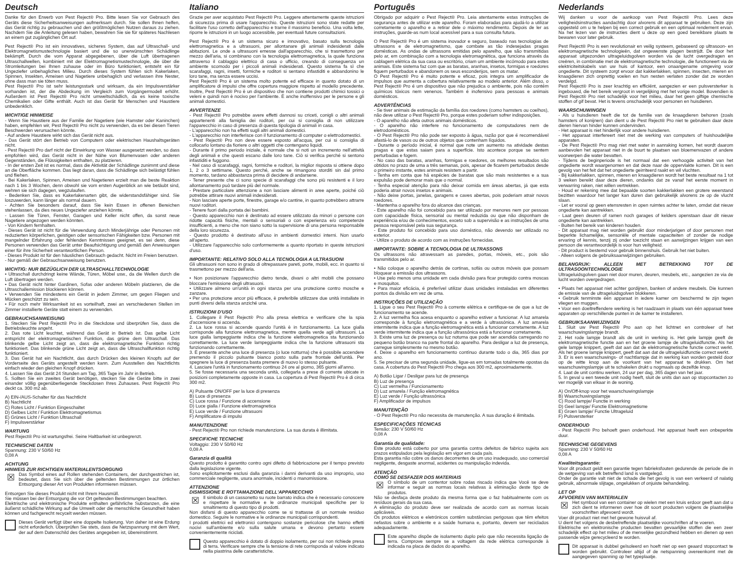Deutsch
Danke für den Erwerb von Pest Reject® Pro. Bitte lesen Sie vor Gebrauch des Geräts diese Sicherheitsanweisungen aufmerksam durch. Sie sollen Ihnen helfen, das Gerät richtig zu gebrauchen und den größtmöglichen Nutzen daraus zu ziehen. Nachdem Sie die Anleitung gelesen haben, bewahren Sie sie für späteres Nachlesen an einem gut zugänglichen Ort auf.
Pest Reject® Pro ist ein innovatives, sicheres System, das auf Ultraschall- und Elektromagnetismustechnologie basiert und die so unerwünschten Schädlinge bekämpft. Durch die vom Apparat abgegebenen, über die Luft übertragenen Ultraschallwellen, kombiniert mit der Elektromagnetismustechnologie, die über die Stromleitungen bei Ihnen zuhause oder im Büro funktioniert, entsteht ein für Ungeziefer unbehagliches Milieu. Durch dieses System fühlen sich Kakerlaken, Spinnen, Insekten, Ameisen und Nagetiere unbehaglich und verlassen ihre Nester, ohne dass man sie töten muss.
Pest Reject® Pro ist sehr leistungsstark und wirksam, da ein Impulsverstärker vorhanden ist, der die Abdeckung im Vergleich zum Vorgängermodell erhöht. Außerdem ist Pest Reject® Pro nicht umweltschädlich, da es keine toxische Chemikalien oder Gifte enthält. Auch ist das Gerät für Menschen und Haustiere unbedenklich.
WICHTIGE HINWEISE
- Wenn Sie Haustiere aus der Familie der Nagetiere (wie Hamster oder Kaninchen) haben, empfehlen wir, Pest Reject® Pro nicht zu verwenden, da es bei diesen Tieren Beschwerden verursachen könnte.
- Auf andere Haustiere wirkt sich das Gerät nicht aus.
- Das Gerät stört den Betrieb von Computern oder elektrischen Haushaltsgeräten nicht.
- Pest Reject® Pro darf nicht der Einwirkung von Wasser ausgesetzt werden, so dass empfohlen wird, das Gerät nicht in der Nähe von Blumenvasen oder anderen Gegenständen, die Flüssigkeiten enthalten, zu platzieren.
- In der ersten Zeit ist es normal, dass die Aktivität der Schädlinge zunimmt und diese an die Oberfläche kommen. Das liegt daran, dass die Schädlinge sich belästigt fühlen und fliehen.
- Bei Kakerlaken, Spinnen, Ameisen und Nagetieren erzielt man die beste Reaktion nach 1 bis 3 Wochen, denn obwohl sie vom ersten Augenblick an wie betäubt sind, wehren sie sich dagegen, wegzulaufen.
- Bedenken Sie, dass es Kakerlakenarten gibt, die widerstandsfähiger sind. Sie loszuwerden, kann länger als normal dauern.
- Achten Sie besonders darauf, dass Sie kein Essen in offenen Bereichen stehenlassen, da dies neues Ungeziefer anziehen könnte.
- Lassen Sie Türen, Fenster, Garagen und Keller nicht offen, da sonst neue Nagetiere angezogen werden könnten.
- Von Kindern fernhalten.
- Dieses Gerät ist nicht für die Verwendung durch Minderjährige oder Personen mit reduzierten körperlichen, geistigen oder sensorischen Fähigkeiten bzw. Personen mit mangelnder Erfahrung oder fehlenden Kenntnissen geeignet, es sei denn, diese Personen verwenden das Gerät unter Beaufsichtigung und gemäß den Anweisungen einer für ihre Sicherheit verantwortlichen Person.
- Dieses Produkt ist für den häuslichen Gebrauch gedacht. Nicht im Freien benutzen.
- Nur gemäß der Gebrauchsanweisung benutzen.
WICHTIG: NUR BEZÜGLICH DER ULTRASCHALLTECHNOLOGIE
• Ultraschall durchdringt keine Wände, Türen, Möbel usw., da die Wellen durch die Luft übertragen werden.
• Das Gerät nicht hinter Gardinen, Sofas oder anderen Möbeln platzieren, die die Ultraschallemission blockieren können.
• Verwenden Sie mindestens ein Gerät in jedem Zimmer, um gegen Fliegen und Mücken geschützt zu sein.
• Für noch mehr Wirksamkeit ist es vorteilhaft, zwei an verschiedenen Stellen im Zimmer installierte Geräte statt einem zu verwenden.
GEBRAUCHSANWEISUNG
1. Stecken Sie Pest Reject® Pro in die Steckdose und überprüfen Sie, dass die Betriebsleuchte angeht.
2. Das rote Licht leuchtet, während das Gerät in Betrieb ist. Das gelbe Licht entspricht der elektromagnetischen Funktion, das grüne dem Ultraschall. Das blinkende gelbe Licht zeigt an, dass die elektromagnetische Funktion richtig funktioniert. Das blinkende grüne Licht zeigt an, dass die Ultraschallfunktion richtig funktioniert.
3. Das Gerät hat ein Nachtlicht, das durch Drücken des kleinen Knopfs auf der Vorderseite des Geräts angestellt werden kann. Zum Ausstellen des Nachtlichts einfach wieder den gleichen Knopf drücken.
4. Lassen Sie das Gerät 24 Stunden am Tag, 365 Tage im Jahr in Betrieb.
5. Sollten Sie ein zweites Gerät benötigen, stecken Sie die Geräte bitte in zwei einander völlig gegenüberliegende Steckdosen Ihres Zuhauses. Pest Reject® Pro deckt ca. 300 m2 ab.
A) EIN-/AUS-Schalter für das Nachtlicht
B) Nachtlicht
C) Rotes Licht / Funktion Eingeschaltet
D) Gelbes Licht / Funktion Elektromagnetismus
E) Grünes Licht / Funktion Ultraschall
F) Impulsverstärker
WARTUNG
Pest Reject® Pro ist wartungsfrei. Seine Haltbarkeit ist unbegrenzt.
TECHNISCHE DATEN
Spannung: 230 V 50/60 Hz
0,08 A
ACHTUNG
HINWEIS ZUR RICHTIGEN MATERIALENTSORGUNG
☒ Das Symbol eines auf Rollen stehenden Containers, der durchgestrichen ist, bedeutet, dass Sie sich über die geltenden Bestimmungen zur örtlichen Entsorgung dieser Art von Produkten informieren müssen.
Entsorgen Sie dieses Produkt nicht mit Ihrem Hausmüll.
Sie müssen bei der Entsorgung die vor Ort geltenden Bestimmungen beachten.
Elektrische und elektronische Produkte enthalten gefährliche Substanzen, die eine äußerst schädliche Wirkung auf die Umwelt oder die menschliche Gesundheit haben können und fachgerecht recycelt werden müssen.
Dieses Gerät verfügt über eine doppelte Isolierung. Von daher ist eine Erdung nicht erforderlich. Überprüfen Sie stets, dass die Netzspannung mit dem Wert, der auf dem Datenschild des Gerätes angegeben ist, übereinstimmt.
Italiano
Grazie per aver acquistato Pest Reject® Pro. Leggere attentamente queste istruzioni di sicurezza prima di usare l'apparecchio. Queste istruzioni sono state redatte per facilitare l'uso corretto dell'apparecchio e trarne il massimo beneficio. Una volta lette, riporre le istruzioni in un luogo accessibile, per eventuali future consultazioni.
Pest Reject® Pro è un sistema sicuro e innovativo, basato sulla tecnologia elettromagnetica e a ultrasuoni, per allontanare gli animali indesiderati dalle abitazioni. Le onde a ultrasuoni emesse dall'apparecchio, che si trasmettono per mezzo dell'aria, si combinano con la tecnologia elettromagnetica, la quale funziona attraverso il cablaggio elettrico di casa o ufficio, creando di conseguenza un ambiente scomodo per i piccoli animali indesiderati. Questo sistema fa sì che scarafaggi, ragni, insetti, formiche e roditori si sentano infastiditi e abbandonino le loro tane, ma senza essere uccisi.
Pest Reject® Pro è un sistema molto potente ed efficace in quanto dotato di un amplificatore di impulsi che offre copertura maggiore rispetto al modello precedente. Inoltre, Pest Reject® Pro è un dispositivo che non contiene prodotti chimici tossici o veleni e quindi non è nocivo per l'ambiente. È anche inoffensivo per le persone e gli animali domestici.
AVVERTENZE
- Pest Reject® Pro potrebbe avere effetti dannosi su criceti, conigli o altri animali appartenenti alla famiglia dei roditori, per cui si consiglia di non utilizzare l'apparecchio in caso di presenza di questa tipologia di animali in casa.
- L'apparecchio non ha effetti sugli altri animali domestici.
- L'apparecchio non interferisce con il funzionamento di computer o elettrodomestici.
- Pest Reject® Pro non deve essere esposto all'acqua, per cui si consiglia di collocarlo lontano da fioriere o altri oggetti che contengano liquidi.
- Durante il primo periodo iniziale, è normale che si noti un incremento nell'attività degli animali e che questi escano dalle loro tane. Ciò si verifica perché si sentono infastiditi e fuggono.
- Nel caso di scarafaggi, ragni, formiche e roditori, la miglior risposta si ottiene dopo 1, 2 o 3 settimane. Questo perché, anche se rimangono storditi sin dal primo momento, tardano abbastanza prima di decidere di andarsene.
- Tener presente che ci sono specie di scarafaggi che sono più resistenti e il loro allontanamento può tardare più del normale.
- Prestare particolare attenzione a non lasciare alimenti in aree aperte, poiché ciò potrebbe attirare nuovi animali indesiderati.
- Non lasciare aperte porte, finestre, garage e/o cantine, in quanto potrebbero attrarre nuovi roditori.
- Tenere fuori dalla portata dei bambini.
- Questo apparecchio non è destinato ad essere utilizzato da minori o persone con ridotte capacità fisiche, mentali o sensoriali o con esperienza e/o competenze insufficienti, a meno che non siano sotto la supervisione di una persona responsabile della loro sicurezza.
- Questo prodotto è destinato all'uso in ambienti domestici interni. Non usarlo all'aperto.
- Utilizzare l'apparecchio solo conformemente a quanto riportato in queste istruzioni d'uso.
IMPORTANTE: RELATIVO SOLO ALLA TECNOLOGIA A ULTRASUONI
Gli ultrasuoni non sono in grado di oltrepassare pareti, porte, mobili, ecc. in quanto si trasmettono per mezzo dell'aria.
• Non posizionare l'apparecchio dietro tende, divani o altri mobili che possano bloccare l'emissione degli ultrasuoni.
• Utilizzare almeno un'unità in ogni stanza per una protezione contro mosche e zanzare.
• Per una protezione ancor più efficace, è preferibile utilizzare due unità installate in punti diversi della stanza anziché una.
ISTRUZIONI D'USO
1. Collegare il Pest Reject® Pro alla presa elettrica e verificare che la spia d'accensione si accenda.
2. La luce rossa si accende quando l'unità è in funzionamento. La luce gialla corrisponde alla funzione elettromagnetica, mentre quella verde agli ultrasuoni. La luce gialla lampeggiante indica che la funzione elettromagnetica sta funzionando correttamente. La luce verde lampeggiante indica che la funzione ultrasuoni sta funzionando correttamente.
3. È presente anche una luce di presenza (o luce notturna) che è possibile accendere premendo il piccolo pulsante bianco posto sulla parte frontale dell'unità. Per spegnere la luce di presenza basta premere di nuovo lo stesso pulsante.
4. Lasciare l'unità in funzionamento continuo 24 ore al giorno, 365 giorni all'anno.
5. Se fosse necessaria una seconda unità, collegarla a prese di corrente ubicate in posizioni completamente opposte in casa. La copertura di Pest Reject® Pro è di circa 300 m2.
A) Pulsante ON/OFF per la luce di presenza
B) Luce di presenza
C) Luce rossa / Funzione di accensione
D) Luce gialla / Funzione elettromagnetica
E) Luce verde / Funzione ultrasuoni
F) Amplificatore di impulsi
MANUTENZIONE
- Pest Reject® Pro non richiede manutenzione. La sua durata è illimitata.
SPECIFICHE TECNICHE
Voltaggio: 230 V 50/60 Hz
0,08 A
Garanzia di qualità
Questo prodotto è garantito contro ogni difetto di fabbricazione per il tempo previsto dalla legislazione vigente.
Sono esplicitamente esclusi dalla garanzia i danni derivanti da uso improprio, uso commerciale negligente, usura anormale, incidenti o manomissione.
ATTENZIONE
DISMISSIONE E ROTTAMAZIONE DELL'APPARECCHIO
☒ Il simbolo di un cassonetto su ruote barrato indica che è necessario conoscere e rispettare le normative e le ordinanze municipali specifiche per lo smaltimento di questo tipo di prodotti.
Non disfarsi di questo apparecchio come se si trattasse di un normale residuo domestico. Seguire le normative e le ordinanze municipali corrispondenti.
I prodotti elettrici ed elettronici contengono sostanze pericolose che hanno effetti nocivi sull'ambiente e/o sulla salute umana e devono pertanto essere convenientemente riciclati.
Questo apparecchio è dotato di doppio isolamento, per cui non richiede presa di terra. Verificare sempre che la tensione di rete corrisponda al valore indicato nella piastrina delle caratteristiche.
Português
Obrigado por adquirir o Pest Reject® Pro. Leia atentamente estas instruções de segurança antes de utilizar este aparelho. Foram elaboradas para ajudá-lo a utilizar corretamente o aparelho e a retirar dele o máximo rendimento. Depois de ler as instruções, guarde-as num local acessível para a sua consulta futura.
O Pest Reject® Pro é um sistema inovador e seguro, baseado nas tecnologias de ultrassons e de eletromagnetismo, que combate as tão indesejadas pragas domésticas. As ondas de ultrassons emitidas pelo aparelho, que são transmitidas pelo ar, em combinação com a tecnologia eletromagnética, que funciona através da cablagem elétrica da sua casa ou escritório, criam um ambiente incómodo para estes animais. Este sistema faz com que as baratas, aranhas, insetos, formigas e roedores fiquem perturbados e abandonem os seus esconderijos, sem os matar.
O Pest Reject® Pro é muito potente e eficaz, pois integra um amplificador de impulsos que aumenta a cobertura relativamente ao modelo anterior. Além disso, o Pest Reject® Pro é um dispositivo que não prejudica o ambiente, pois não contém químicos tóxicos nem venenos. Também é inofensivo para pessoas e animais domésticos.
ADVERTÊNCIAS
- Se tiver animais de estimação da família dos roedores (como hamsters ou coelhos), não deve utilizar o Pest Reject® Pro, porque estes poderiam sofrer indisposições.
- O aparelho não afeta outros animais domésticos.
- O aparelho não interfere no funcionamento de computadores nem de eletrodomésticos.
- O Pest Reject® Pro não pode ser exposto à água, razão por que é recomendável afastá-lo de vasos ou de outros objetos que contenham líquidos.
- Durante o período inicial, é normal que note um aumento na atividade destas pragas e que estas saiam para a superfície. Isto acontece porque se sentem perturbadas e fogem.
- No caso das baratas, aranhas, formigas e roedores, os melhores resultados são obtidos no prazo de uma a três semanas, pois, apesar de ficarem perturbados desde o primeiro instante, estes animais resistem a partir.
- Tenha em conta que há espécies de baratas que são mais resistentes e a sua expulsão pode demorar mais que o normal.
- Tenha especial atenção para não deixar comida em áreas abertas, já que esta poderia atrair novos insetos e animais.
- Não deixe portas, janelas, garagens e caves abertas, pois poderiam atrair novos roedores.
- Mantenha o aparelho fora do alcance das crianças.
- Este aparelho não foi concebido para ser utilizado por menores nem por pessoas com capacidade física, sensorial ou mental reduzida ou que não disponham de experiência e/ou de conhecimentos, exceto sob a supervisão e as instruções de uma pessoa responsável pela sua segurança.
- Este produto foi concebido para uso doméstico, não devendo ser utilizado no exterior.
- Utilize o produto de acordo com as instruções fornecidas.
IMPORTANTE: SOBRE A TECNOLOGIA DE ULTRASSONS
Os ultrassons não atravessam as paredes, portas, móveis, etc., pois são transmitidos pelo ar.
• Não coloque o aparelho detrás de cortinas, sofás ou outros móveis que possam bloquear a emissão dos ultrassons.
• Use pelo menos uma unidade em cada divisão para ficar protegido contra moscas e mosquitos.
• Para maior eficácia, é preferível utilizar duas unidades instaladas em diferentes pontos da divisão em vez de uma.
INSTRUÇÕES DE UTILIZAÇÃO
1. Ligue o seu Pest Reject® Pro à corrente elétrica e certifique-se de que a luz de funcionamento se acende.
2. A luz vermelha fica acesa enquanto o aparelho estiver a funcionar. A luz amarela corresponde à função eletromagnética e a verde à ultrassónica. A luz amarela intermitente indica que a função eletromagnética está a funcionar corretamente. A luz verde intermitente indica que a função ultrassónica está a funcionar corretamente.
3. Existe uma luz de presença ou luz noturna que pode ser acendida carregando no pequeno botão branco na parte frontal do aparelho. Para desligar a luz de presença, carregue simplesmente no mesmo botão.
4. Deixe o aparelho em funcionamento contínuo durante todo o dia, 365 dias por ano.
5. Se precisar de uma segunda unidade, ligue-as em tomadas totalmente opostas da casa. A cobertura do Pest Reject® Pro chega aos 300 m2, aproximadamente.
A) Botão Ligar / Desligar para luz de presença
B) Luz de presença
C) Luz vermelha / Funcionamento
D) Luz amarela / Função eletromagnética
E) Luz verde / Função ultrassónica
F) Amplificador de impulsos
MANUTENÇÃO
- O Pest Reject® Pro não necessita de manutenção. A sua duração é ilimitada.
ESPECIFICAÇÕES TÉCNICAS
Tensão: 230 V 50/60 Hz
0,08 A
Garantia de qualidade:
Este produto está coberto por uma garantia contra defeitos de fabrico sujeita aos prazos estipulados pela legislação em vigor em cada país.
Esta garantia não cobre os danos decorrentes de um uso inadequado, uso comercial negligente, desgaste anormal, acidentes ou manipulação indevida.
ATENÇÃO
COMO SE DESFAZER DOS MATERIAIS
☒ O símbolo de um contentor sobre rodas riscado indica que Você se deve informar e seguir as normas locais relativas à eliminação deste tipo de produtos.
Não se desfaça deste produto da mesma forma que o faz habitualmente com os resíduos gerais da sua casa.
A eliminação do produto deve ser realizada de acordo com as normas locais aplicáveis.
Os produtos elétricos e eletrónicos contêm substâncias perigosas que têm efeitos nefastos sobre o ambiente e a saúde humana e, portanto, devem ser reciclados adequadamente.
Este aparelho dispõe de isolamento duplo pelo que não necessita ligação de terra. Comprove sempre se a voltagem da rede elétrica corresponde à indicada na placa de dados do aparelho.
Nederlands
Wij danken u voor de aankoop van Pest Reject® Pro. Lees deze veiligheidsinstructies aandachtig door alvorens dit apparaat te gebruiken. Deze zijn opgesteld om u te helpen bij een correct gebruik en een optimaal rendement ervan. Na het lezen van de instructies dient u deze op een goed bereikbare plaats te bewaren voor later gebruik.
Pest Reject® Pro is een revolutionair en veilig systeem, gebaseerd op ultrasoon- en elektromagnetische technologieën, dat ongewenste plagen bestrijdt. De door het apparaat uitgezonden ultrageluidsgolven worden via de lucht overgedragen en creëren, in combinatie met de elektromagnetische technologie, die functioneert via de elektriciteitskabels van uw huis of kantoor, een onaangename omgeving voor ongedierte. Dit systeem zorgt ervoor dat kakkerlakken, spinnen, insecten, mieren en knaagdieren zich onprettig voelen en hun nesten verlaten zonder dat ze worden verdelgd.
Pest Reject® Pro is zeer krachtig en efficiënt, aangezien er een pulsversterker is ingebouwd, die het bereik vergroot in vergelijking met het vorige model. Bovendien is Pest Reject® Pro niet schadelijk voor het milieu, daar het geen giftige chemische stoffen of gif bevat. Het is tevens onschadelijk voor personen en huisdieren.
WAARSCHUWINGEN
- Als u huisdieren heeft die tot de familie van de knaagdieren behoren (zoals hamsters of konijnen) dan dient u de Pest Reject® Pro niet te gebruiken daar deze dieren hiervan hinder kunnen ondervinden.
- Het apparaat is niet hinderlijk voor andere huisdieren.
- Het apparaat interfereert niet met de werking van computers of huishoudelijke apparaten.
- De Pest Reject® Pro mag niet met water in aanraking komen, het wordt daarom aanbevolen het apparaat niet in de buurt te plaatsen van bloemenvazen of andere voorwerpen die water bevatten.
- Tijdens de beginperiode is het normaal dat een verhoogde activiteit van het ongedierte wordt waargenomen en dat deze naar de oppervlakte komen. Dit is een gevolg van het feit dat het ongedierte geirriteerd raakt en wil vluchten.
- Bij kakkerlakken, spinnen, mieren en knaagdieren wordt het beste resultaat na 1 tot 3 weken bereikt daar deze dieren, ondanks dat ze vanaf het eerste moment in verwarring raken, niet willen vertrekken.
- Houd er rekening mee dat bepaalde soorten kakkerlakken een grotere weerstand bezitten waardoor het langer kan duren dan gebruikelijk alvorens ze op de vlucht slaan.
- Let er vooral op geen etensresten in open ruimtes achter te laten, omdat dat nieuw ongedierte kan aantrekken.
- Laat geen deuren of ramen noch garages of kelders openstaan daar dit nieuw ongedierte kan aantrekken.
- Buiten het bereik van kinderen houden.
- Dit apparaat mag niet worden gebruikt door minderjarigen of door personen met beperkte lichamelijke, sensoriële of mentale capaciteiten of zonder de nodige ervaring of kennis, tenzij zij onder toezicht staan en aanwijzingen krijgen van een persoon die verantwoordelijk is voor hun veiligheid.
- Dit product is bestemd voor gebruik binnenshuis. Gebruik het niet buiten.
- Alleen volgens de gebruiksaanwijzingen gebruiken.
BELANGRIJK: ALLEEN MET BETREKKING TOT DE ULTRASOONTECHNOLOGIE
Ultrageluidsgolven gaan niet door muren, deuren, meubels, etc., aangezien ze via de lucht worden overgedragen.
• Plaats het apparaat niet achter gordijnen, banken of andere meubels. Die kunnen de emissie van de ultrageluidsgolven blokkeren.
• Gebruik tenminste één apparaat in iedere kamer om beschermd te zijn tegen vliegen en muggen.
• Voor een doeltreffendere werking is het raadzaam in plaats van één apparaat twee apparaten op verschillende punten in de kamer te installeren.
GEBRUIKSAANWIJZINGEN
1. Sluit uw Pest Reject® Pro aan op het lichtnet en controleer of het waarschuwingslampje brandt.
2. Het rode lampje brandt als de unit in werking is. Het gele lampje geeft de elektromagnetische functie aan en het groene lampje de ultrageluidfunctie. Als het gele lampje knippert, geeft dat aan dat de elektromagnetische functie correct werkt. Als het groene lampje knippert, geeft dat aan dat de ultrageluidfunctie correct werkt.
3. Er is een waarschuwings- of nachtlampje dat in werking kan worden gesteld door op de witte knop aan de voorkant van het apparaat te drukken. Om het waarschuwingslampje uit te schakelen drukt u nogmaals op dezelfde knop.
4. Laat de unit continu werken, 24 uur per dag, 365 dagen van het jaar.
5. In geval u een tweede unit nodig heeft, sluit de units dan aan op stopcontacten zo ver mogelijk van elkaar in de woning.
A) On/Off-knop voor het waarschuwingslampje
B) Waarschuwingslampje
C) Rood lampje/ Functie in werking
D) Geel lampje/ Functie Elektromagnetisme
E) Groen lampje/ Functie Ultrageluid
F) Pulsversterker
ONDERHOUD
- Pest Reject® Pro behoeft geen onderhoud. Het apparaat heeft een onbeperkte duur.
TECHNISCHE GEGEVENS
Spanning: 230 V 50/60 Hz
0,08 A
Kwaliteitsgarantie:
Voor dit product geldt een garantie tegen fabrieksfouten gedurende de periode die in de wetgeving van elk betreffend land is vastgelegd.
Onder de garantie valt niet de schade die het gevolg is van een verkeerd of nalatig gebruik, abnormale slijtage, ongelukken of onjuiste behandeling.
LET OP
AFVOEREN VAN MATERIALEN
☒ Het symbool van een container op wielen met een kruis erdoor geeft aan dat u zich dient te informeren over hoe dit soort producten volgens de plaatselijke voorschriften afgevoerd wordt.
Voer dit product niet met het gewone huisvuil af.
U dient het volgens de desbetreffende plaatselijke voorschriften af te voeren.
Elektrische en elektronische producten bevatten gevaarlijke stoffen die een zeer schadelijk effect op het milieu of de menselijke gezondheid hebben en dienen op een passende wijze gerecycleerd te worden.
Dit apparaat is dubbel geïsoleerd en hoeft niet op een geaard stopcontact te worden gebruikt. Controleer altijd of de netspanning overeenkomt met de aangegeven spanning op het typeplaatje.